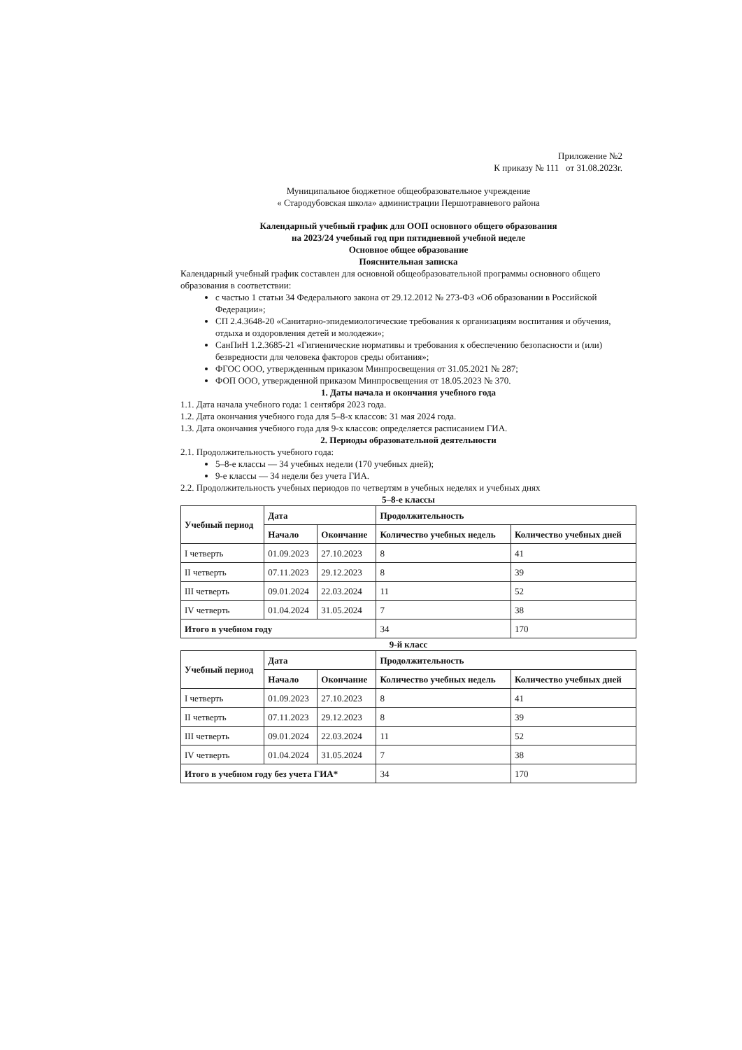Приложение №2
К приказу № 111 от 31.08.2023г.
Муниципальное бюджетное общеобразовательное учреждение
« Стародубовская школа» администрации Першотравневого района
Календарный учебный график для ООП основного общего образования
на 2023/24 учебный год при пятидневной учебной неделе
Основное общее образование
Пояснительная записка
Календарный учебный график составлен для основной общеобразовательной программы основного общего образования в соответствии:
с частью 1 статьи 34 Федерального закона от 29.12.2012 № 273-ФЗ «Об образовании в Российской Федерации»;
СП 2.4.3648-20 «Санитарно-эпидемиологические требования к организациям воспитания и обучения, отдыха и оздоровления детей и молодежи»;
СанПиН 1.2.3685-21 «Гигиенические нормативы и требования к обеспечению безопасности и (или) безвредности для человека факторов среды обитания»;
ФГОС ООО, утвержденным приказом Минпросвещения от 31.05.2021 № 287;
ФОП ООО, утвержденной приказом Минпросвещения от 18.05.2023 № 370.
1. Даты начала и окончания учебного года
1.1. Дата начала учебного года: 1 сентября 2023 года.
1.2. Дата окончания учебного года для 5–8-х классов: 31 мая 2024 года.
1.3. Дата окончания учебного года для 9-х классов: определяется расписанием ГИА.
2. Периоды образовательной деятельности
2.1. Продолжительность учебного года:
5–8-е классы — 34 учебных недели (170 учебных дней);
9-е классы — 34 недели без учета ГИА.
2.2. Продолжительность учебных периодов по четвертям в учебных неделях и учебных днях
5–8-е классы
| Учебный период | Дата | | Продолжительность | |
| --- | --- | --- | --- | --- |
| | Начало | Окончание | Количество учебных недель | Количество учебных дней |
| I четверть | 01.09.2023 | 27.10.2023 | 8 | 41 |
| II четверть | 07.11.2023 | 29.12.2023 | 8 | 39 |
| III четверть | 09.01.2024 | 22.03.2024 | 11 | 52 |
| IV четверть | 01.04.2024 | 31.05.2024 | 7 | 38 |
| Итого в учебном году | | | 34 | 170 |
9-й класс
| Учебный период | Дата | | Продолжительность | |
| --- | --- | --- | --- | --- |
| | Начало | Окончание | Количество учебных недель | Количество учебных дней |
| I четверть | 01.09.2023 | 27.10.2023 | 8 | 41 |
| II четверть | 07.11.2023 | 29.12.2023 | 8 | 39 |
| III четверть | 09.01.2024 | 22.03.2024 | 11 | 52 |
| IV четверть | 01.04.2024 | 31.05.2024 | 7 | 38 |
| Итого в учебном году без учета ГИА* | | | 34 | 170 |